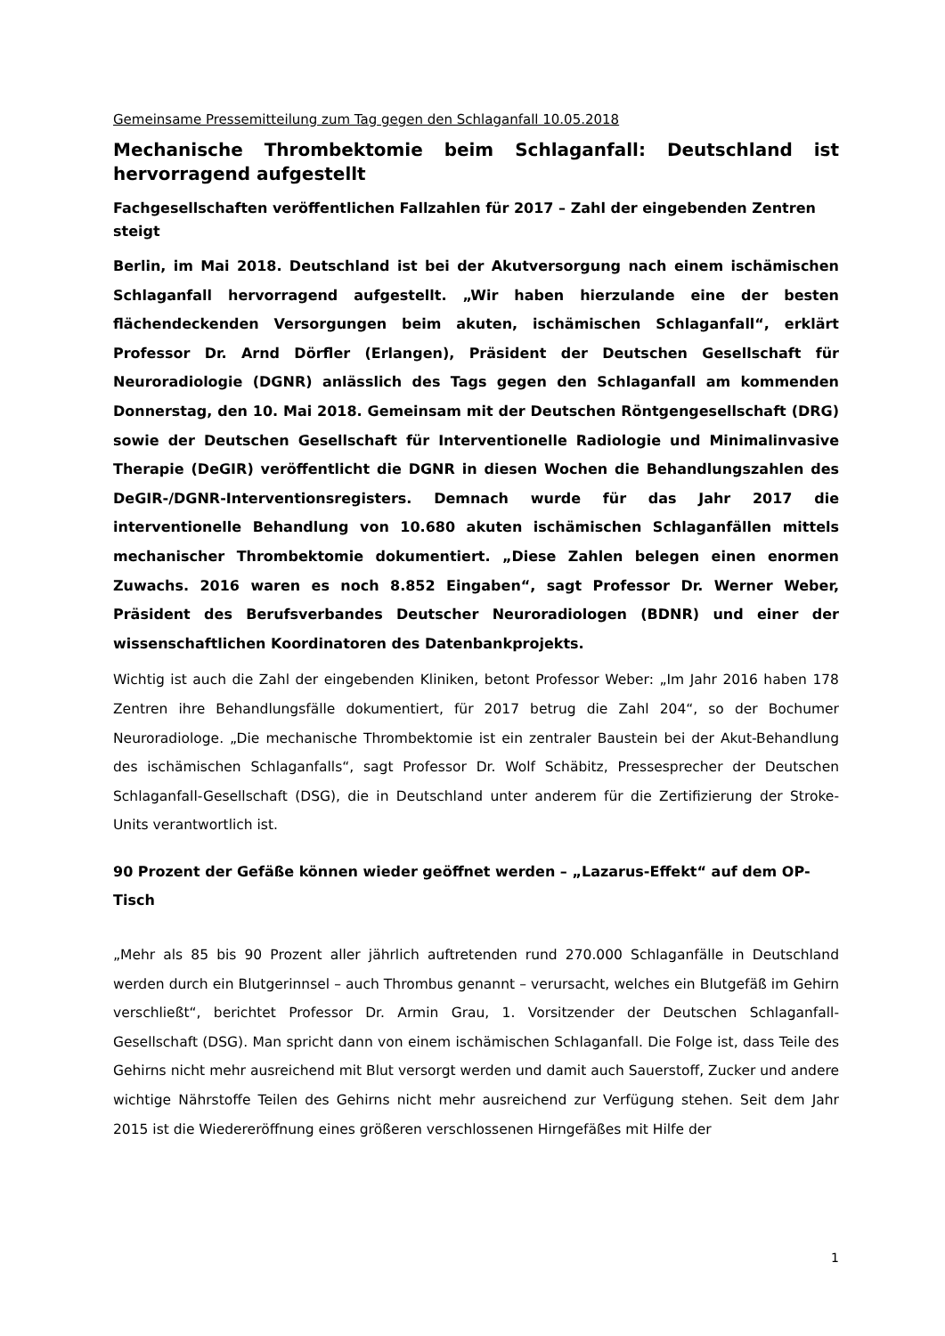Gemeinsame Pressemitteilung zum Tag gegen den Schlaganfall 10.05.2018
Mechanische Thrombektomie beim Schlaganfall: Deutschland ist hervorragend aufgestellt
Fachgesellschaften veröffentlichen Fallzahlen für 2017 – Zahl der eingebenden Zentren steigt
Berlin, im Mai 2018. Deutschland ist bei der Akutversorgung nach einem ischämischen Schlaganfall hervorragend aufgestellt. „Wir haben hierzulande eine der besten flächendeckenden Versorgungen beim akuten, ischämischen Schlaganfall“, erklärt Professor Dr. Arnd Dörfler (Erlangen), Präsident der Deutschen Gesellschaft für Neuroradiologie (DGNR) anlässlich des Tags gegen den Schlaganfall am kommenden Donnerstag, den 10. Mai 2018. Gemeinsam mit der Deutschen Röntgengesellschaft (DRG) sowie der Deutschen Gesellschaft für Interventionelle Radiologie und Minimalinvasive Therapie (DeGIR) veröffentlicht die DGNR in diesen Wochen die Behandlungszahlen des DeGIR-/DGNR-Interventionsregisters. Demnach wurde für das Jahr 2017 die interventionelle Behandlung von 10.680 akuten ischämischen Schlaganfällen mittels mechanischer Thrombektomie dokumentiert. „Diese Zahlen belegen einen enormen Zuwachs. 2016 waren es noch 8.852 Eingaben“, sagt Professor Dr. Werner Weber, Präsident des Berufsverbandes Deutscher Neuroradiologen (BDNR) und einer der wissenschaftlichen Koordinatoren des Datenbankprojekts.
Wichtig ist auch die Zahl der eingebenden Kliniken, betont Professor Weber: „Im Jahr 2016 haben 178 Zentren ihre Behandlungsfälle dokumentiert, für 2017 betrug die Zahl 204“, so der Bochumer Neuroradiologe. „Die mechanische Thrombektomie ist ein zentraler Baustein bei der Akut-Behandlung des ischämischen Schlaganfalls“, sagt Professor Dr. Wolf Schäbitz, Pressesprecher der Deutschen Schlaganfall-Gesellschaft (DSG), die in Deutschland unter anderem für die Zertifizierung der Stroke-Units verantwortlich ist.
90 Prozent der Gefäße können wieder geöffnet werden – „Lazarus-Effekt“ auf dem OP-Tisch
„Mehr als 85 bis 90 Prozent aller jährlich auftretenden rund 270.000 Schlaganfälle in Deutschland werden durch ein Blutgerinnsel – auch Thrombus genannt – verursacht, welches ein Blutgefäß im Gehirn verschließt“, berichtet Professor Dr. Armin Grau, 1. Vorsitzender der Deutschen Schlaganfall-Gesellschaft (DSG). Man spricht dann von einem ischämischen Schlaganfall. Die Folge ist, dass Teile des Gehirns nicht mehr ausreichend mit Blut versorgt werden und damit auch Sauerstoff, Zucker und andere wichtige Nährstoffe Teilen des Gehirns nicht mehr ausreichend zur Verfügung stehen. Seit dem Jahr 2015 ist die Wiedereröffnung eines größeren verschlossenen Hirngefäßes mit Hilfe der
1